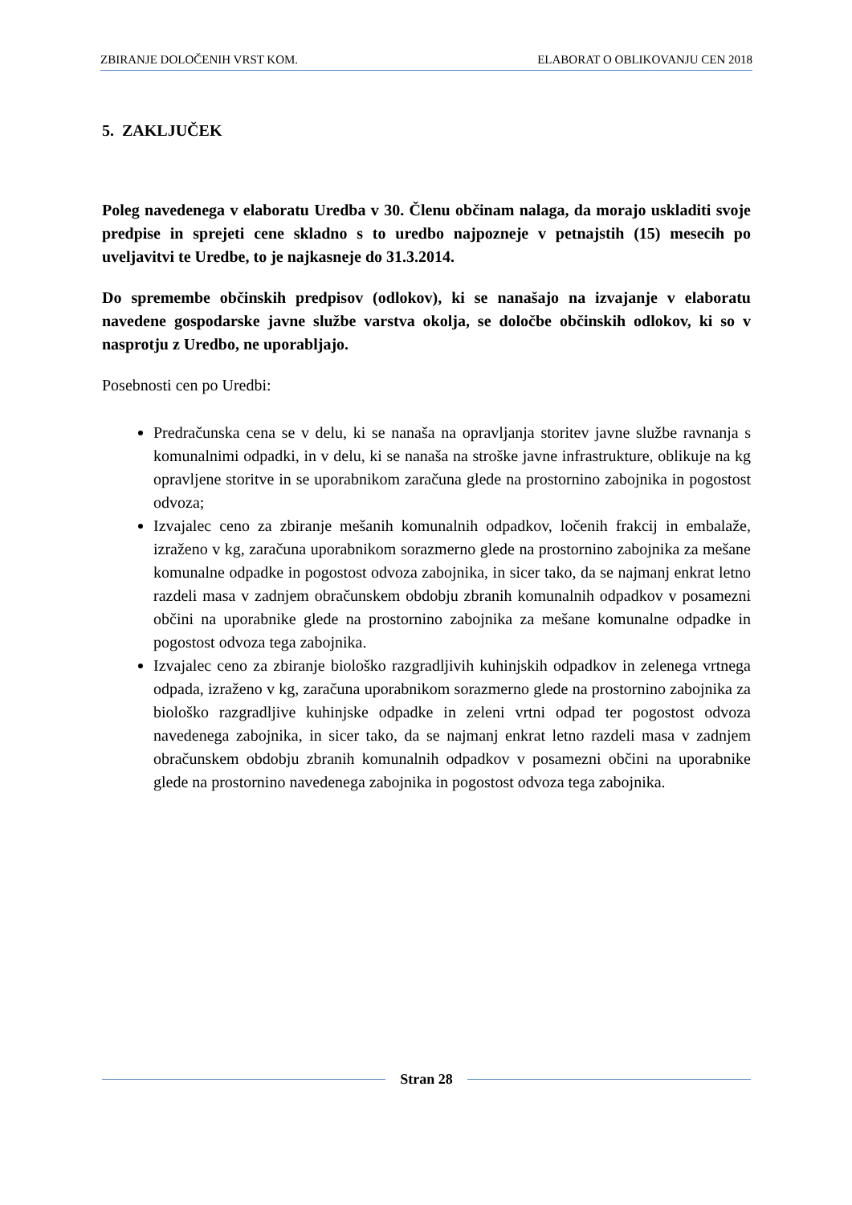ZBIRANJE DOLOČENIH VRST KOM. ELABORAT O OBLIKOVANJU CEN 2018
5. ZAKLJUČEK
Poleg navedenega v elaboratu Uredba v 30. Členu občinam nalaga, da morajo uskladiti svoje predpise in sprejeti cene skladno s to uredbo najpozneje v petnajstih (15) mesecih po uveljavitvi te Uredbe, to je najkasneje do 31.3.2014.
Do spremembe občinskih predpisov (odlokov), ki se nanašajo na izvajanje v elaboratu navedene gospodarske javne službe varstva okolja, se določbe občinskih odlokov, ki so v nasprotju z Uredbo, ne uporabljajo.
Posebnosti cen po Uredbi:
Predračunska cena se v delu, ki se nanaša na opravljanja storitev javne službe ravnanja s komunalnimi odpadki, in v delu, ki se nanaša na stroške javne infrastrukture, oblikuje na kg opravljene storitve in se uporabnikom zaračuna glede na prostornino zabojnika in pogostost odvoza;
Izvajalec ceno za zbiranje mešanih komunalnih odpadkov, ločenih frakcij in embalaže, izraženo v kg, zaračuna uporabnikom sorazmerno glede na prostornino zabojnika za mešane komunalne odpadke in pogostost odvoza zabojnika, in sicer tako, da se najmanj enkrat letno razdeli masa v zadnjem obračunskem obdobju zbranih komunalnih odpadkov v posamezni občini na uporabnike glede na prostornino zabojnika za mešane komunalne odpadke in pogostost odvoza tega zabojnika.
Izvajalec ceno za zbiranje biološko razgradljivih kuhinjskih odpadkov in zelenega vrtnega odpada, izraženo v kg, zaračuna uporabnikom sorazmerno glede na prostornino zabojnika za biološko razgradljive kuhinjske odpadke in zeleni vrtni odpad ter pogostost odvoza navedenega zabojnika, in sicer tako, da se najmanj enkrat letno razdeli masa v zadnjem obračunskem obdobju zbranih komunalnih odpadkov v posamezni občini na uporabnike glede na prostornino navedenega zabojnika in pogostost odvoza tega zabojnika.
Stran 28